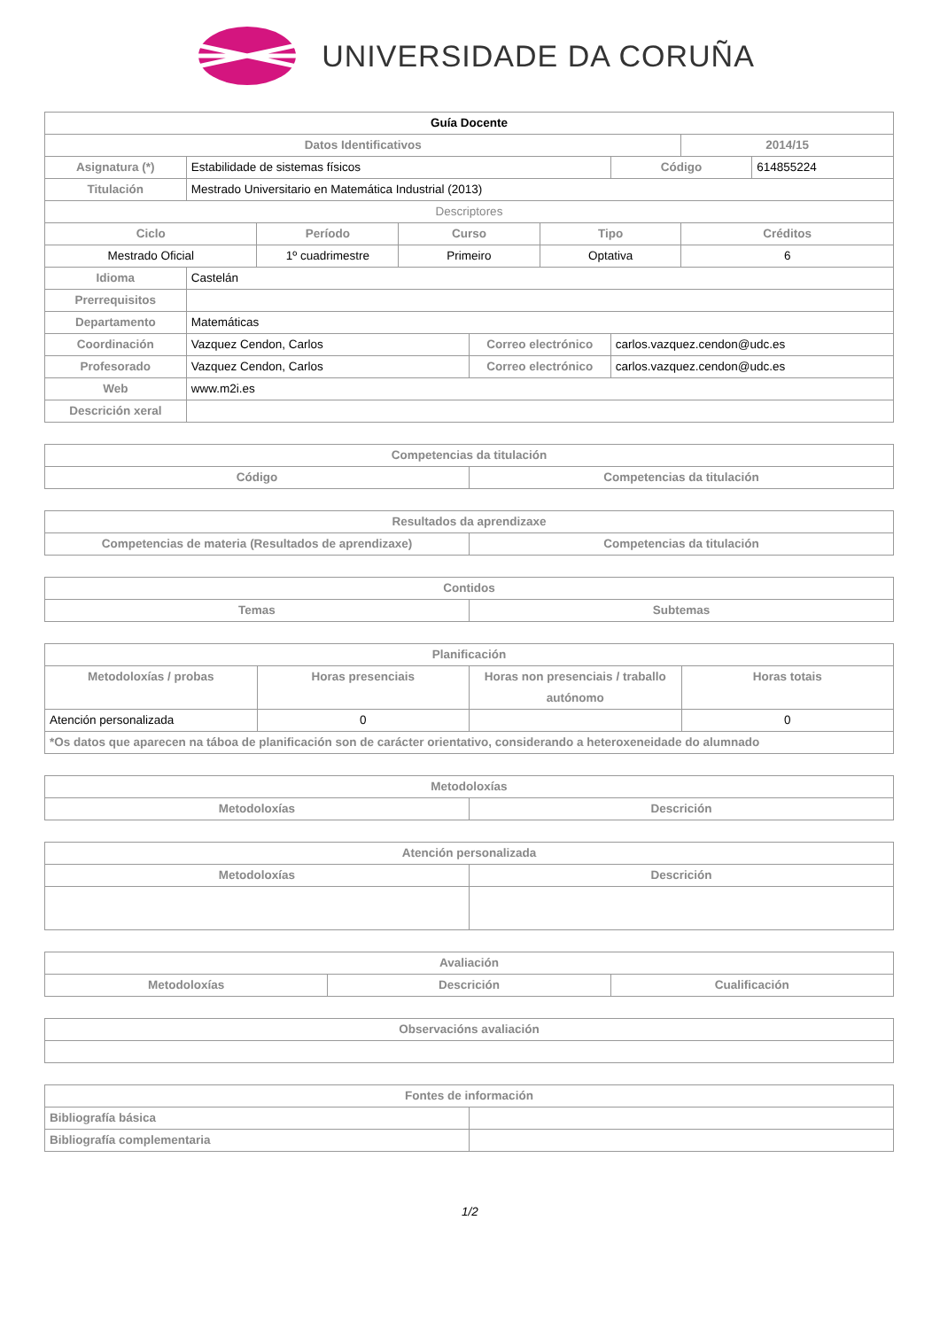UNIVERSIDADE DA CORUÑA
| Guía Docente | | | | | | | | |
| Datos Identificativos | | | | | | | 2014/15 | |
| Asignatura (*) | Estabilidade de sistemas físicos | | | | | Código | | 614855224 |
| Titulación | Mestrado Universitario en Matemática Industrial (2013) | | | | | | | |
| Descriptores | | | | | | | | |
| Ciclo | | Período | Curso | | Tipo | | Créditos | |
| Mestrado Oficial | | 1º cuadrimestre | Primeiro | | Optativa | | 6 | |
| Idioma | Castelán | | | | | | | |
| Prerrequisitos | | | | | | | | |
| Departamento | Matemáticas | | | | | | | |
| Coordinación | Vazquez Cendon, Carlos | | | Correo electrónico | | carlos.vazquez.cendon@udc.es | | |
| Profesorado | Vazquez Cendon, Carlos | | | Correo electrónico | | carlos.vazquez.cendon@udc.es | | |
| Web | www.m2i.es | | | | | | | |
| Descrición xeral | | | | | | | | |
| Competencias da titulación | |
| --- | --- |
| Código | Competencias da titulación |
| Resultados da aprendizaxe | |
| --- | --- |
| Competencias de materia (Resultados de aprendizaxe) | Competencias da titulación |
| Contidos | |
| --- | --- |
| Temas | Subtemas |
| Planificación | | | |
| --- | --- | --- | --- |
| Metodoloxías / probas | Horas presenciais | Horas non presenciais / traballo autónomo | Horas totais |
| Atención personalizada | 0 | | 0 |
| *Os datos que aparecen na táboa de planificación son de carácter orientativo, considerando a heteroxeneidade do alumnado | | | |
| Metodoloxías | |
| --- | --- |
| Metodoloxías | Descrición |
| Atención personalizada | |
| --- | --- |
| Metodoloxías | Descrición |
| Avaliación | | |
| --- | --- | --- |
| Metodoloxías | Descrición | Cualificación |
| Observacións avaliación |
| --- |
| Fontes de información | |
| --- | --- |
| Bibliografía básica | |
| Bibliografía complementaria | |
1/2